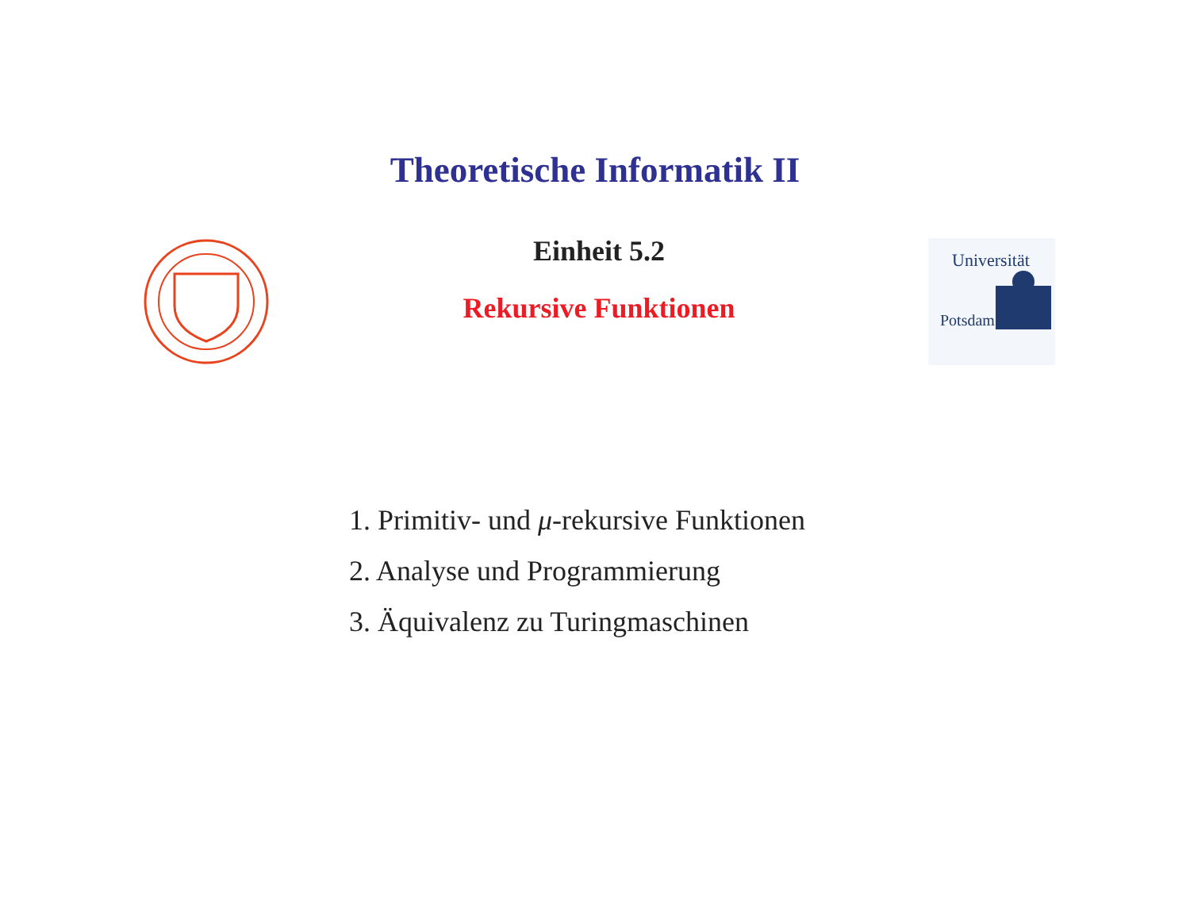Theoretische Informatik II
Einheit 5.2
Rekursive Funktionen
Universität
Potsdam
1. Primitiv- und μ-rekursive Funktionen
2. Analyse und Programmierung
3. Äquivalenz zu Turingmaschinen